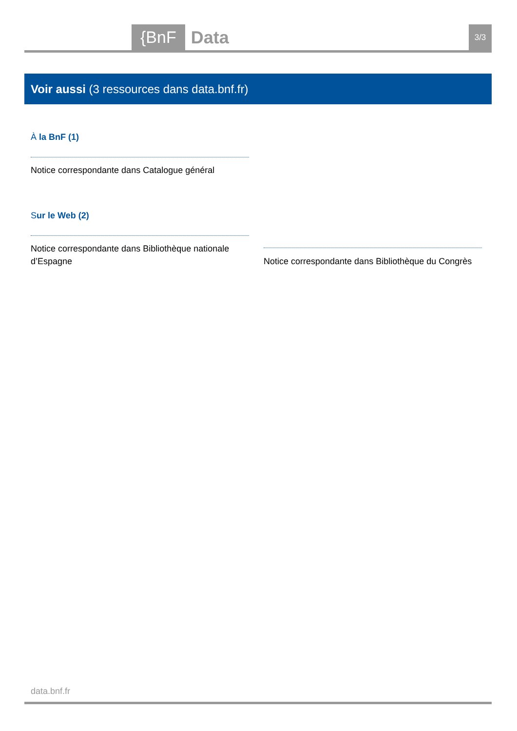{BnF
Data
3/3
Voir aussi (3 ressources dans data.bnf.fr)
À la BnF (1)
Notice correspondante dans Catalogue général
Sur le Web (2)
Notice correspondante dans Bibliothèque nationale d’Espagne
Notice correspondante dans Bibliothèque du Congrès
data.bnf.fr